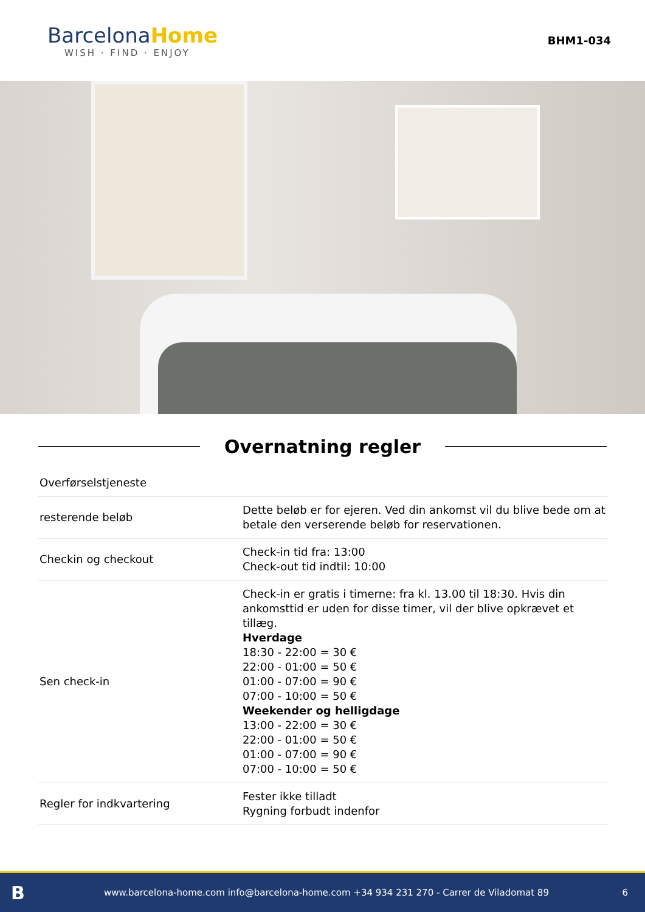BarcelonaHome
WISH · FIND · ENJOY
BHM1-034
Overnatning regler
| Overførselstjeneste | |
| resterende beløb | Dette beløb er for ejeren. Ved din ankomst vil du blive bede om at betale den verserende beløb for reservationen. |
| Checkin og checkout | Check-in tid fra: 13:00 Check-out tid indtil: 10:00 |
| Sen check-in | Check-in er gratis i timerne: fra kl. 13.00 til 18:30. Hvis din ankomsttid er uden for disse timer, vil der blive opkrævet et tillæg. Hverdage 18:30 - 22:00 = 30 € 22:00 - 01:00 = 50 € 01:00 - 07:00 = 90 € 07:00 - 10:00 = 50 € Weekender og helligdage 13:00 - 22:00 = 30 € 22:00 - 01:00 = 50 € 01:00 - 07:00 = 90 € 07:00 - 10:00 = 50 € |
| Regler for indkvartering | Fester ikke tilladt Rygning forbudt indenfor |
Bwww.barcelona-home.com info@barcelona-home.com +34 934 231 270 - Carrer de Viladomat 89 6